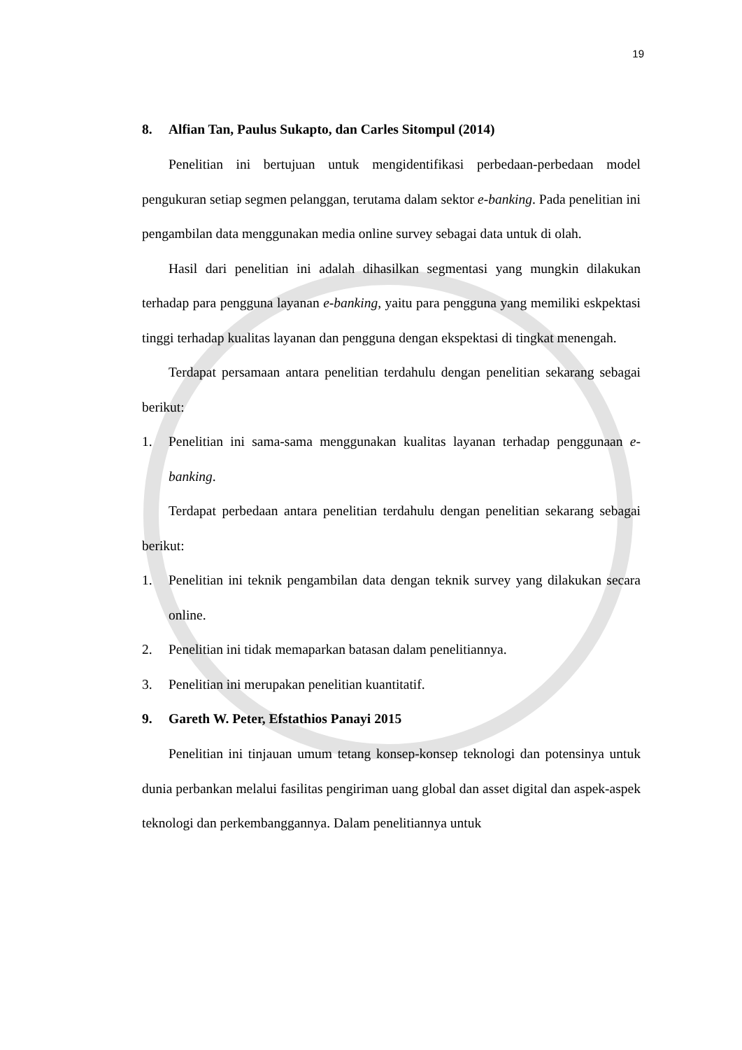19
8. Alfian Tan, Paulus Sukapto, dan Carles Sitompul (2014)
Penelitian ini bertujuan untuk mengidentifikasi perbedaan-perbedaan model pengukuran setiap segmen pelanggan, terutama dalam sektor e-banking. Pada penelitian ini pengambilan data menggunakan media online survey sebagai data untuk di olah.
Hasil dari penelitian ini adalah dihasilkan segmentasi yang mungkin dilakukan terhadap para pengguna layanan e-banking, yaitu para pengguna yang memiliki eskpektasi tinggi terhadap kualitas layanan dan pengguna dengan ekspektasi di tingkat menengah.
Terdapat persamaan antara penelitian terdahulu dengan penelitian sekarang sebagai berikut:
1. Penelitian ini sama-sama menggunakan kualitas layanan terhadap penggunaan e-banking.
Terdapat perbedaan antara penelitian terdahulu dengan penelitian sekarang sebagai berikut:
1. Penelitian ini teknik pengambilan data dengan teknik survey yang dilakukan secara online.
2. Penelitian ini tidak memaparkan batasan dalam penelitiannya.
3. Penelitian ini merupakan penelitian kuantitatif.
9. Gareth W. Peter, Efstathios Panayi 2015
Penelitian ini tinjauan umum tetang konsep-konsep teknologi dan potensinya untuk dunia perbankan melalui fasilitas pengiriman uang global dan asset digital dan aspek-aspek teknologi dan perkembanggannya. Dalam penelitiannya untuk